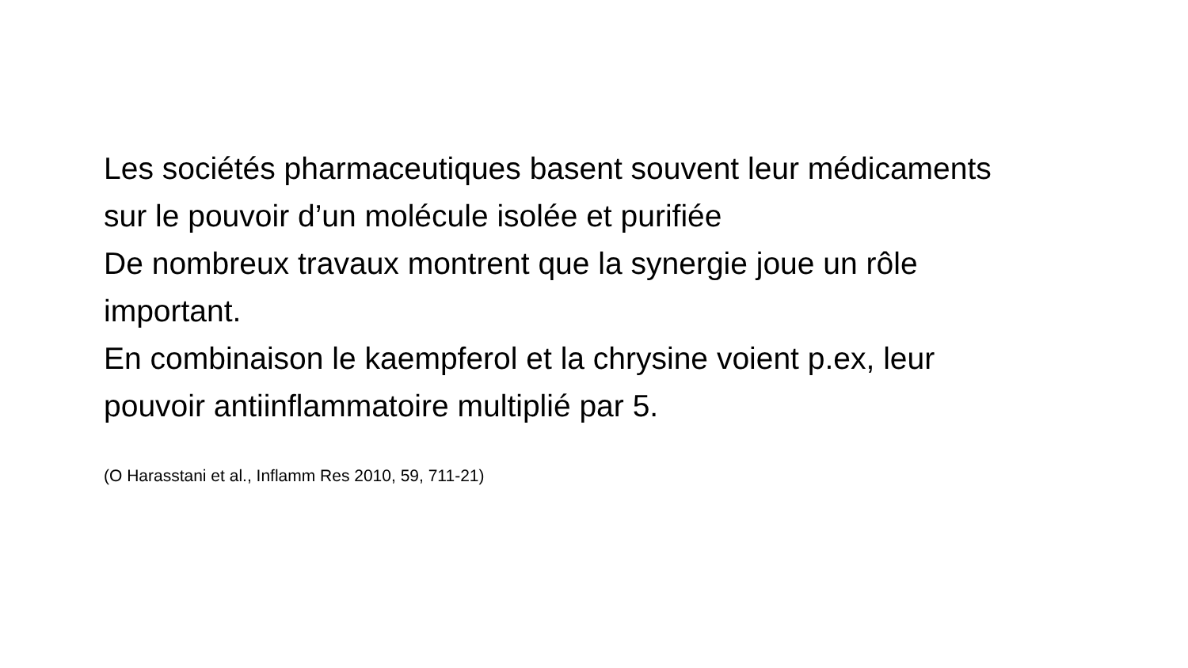Les sociétés pharmaceutiques basent souvent leur médicaments sur le pouvoir d’un molécule isolée et purifiée
De nombreux travaux montrent que la synergie joue un rôle important.
En combinaison le kaempferol et la chrysine voient p.ex, leur pouvoir antiinflammatoire multiplié par 5.
(O Harasstani et al., Inflamm Res 2010, 59, 711-21)